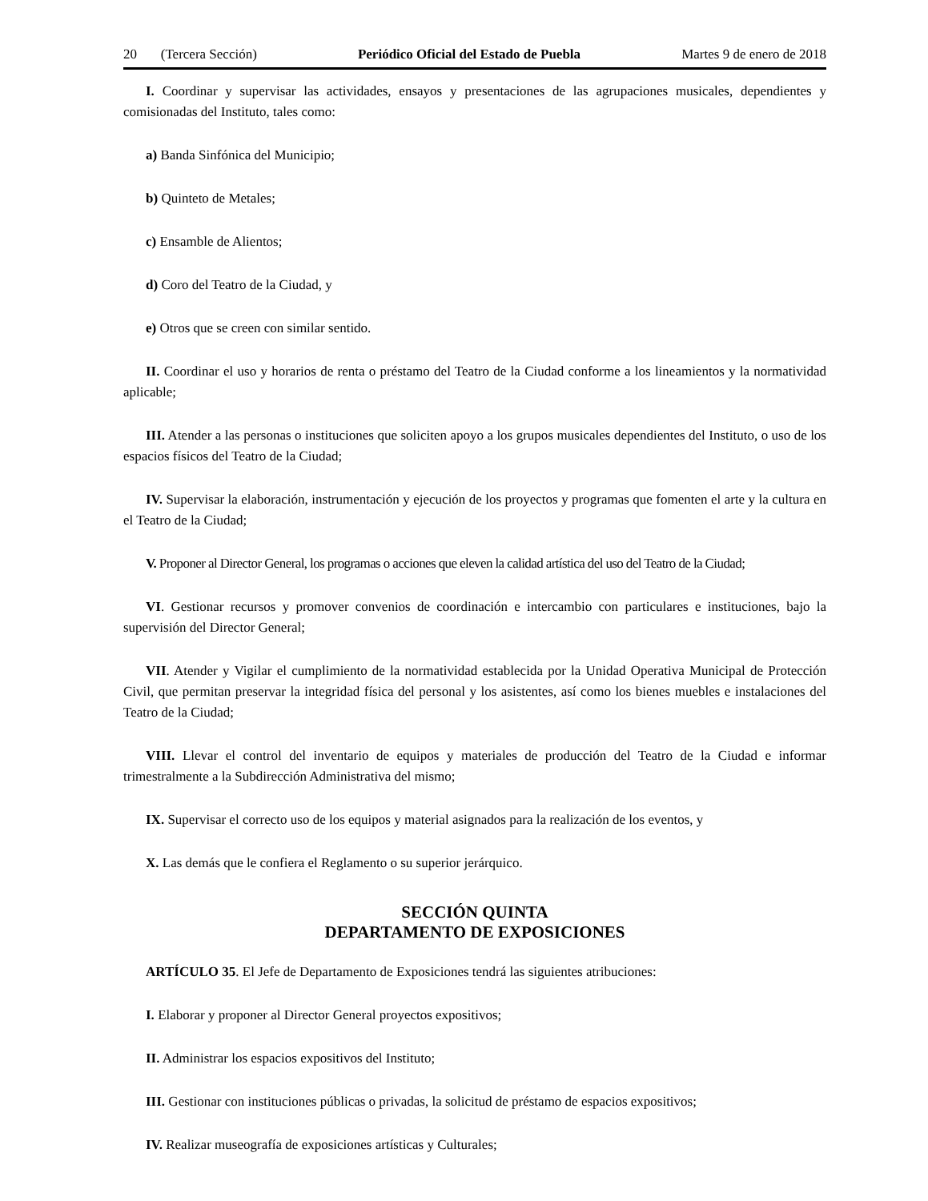20 (Tercera Sección) Periódico Oficial del Estado de Puebla Martes 9 de enero de 2018
I. Coordinar y supervisar las actividades, ensayos y presentaciones de las agrupaciones musicales, dependientes y comisionadas del Instituto, tales como:
a) Banda Sinfónica del Municipio;
b) Quinteto de Metales;
c) Ensamble de Alientos;
d) Coro del Teatro de la Ciudad, y
e) Otros que se creen con similar sentido.
II. Coordinar el uso y horarios de renta o préstamo del Teatro de la Ciudad conforme a los lineamientos y la normatividad aplicable;
III. Atender a las personas o instituciones que soliciten apoyo a los grupos musicales dependientes del Instituto, o uso de los espacios físicos del Teatro de la Ciudad;
IV. Supervisar la elaboración, instrumentación y ejecución de los proyectos y programas que fomenten el arte y la cultura en el Teatro de la Ciudad;
V. Proponer al Director General, los programas o acciones que eleven la calidad artística del uso del Teatro de la Ciudad;
VI. Gestionar recursos y promover convenios de coordinación e intercambio con particulares e instituciones, bajo la supervisión del Director General;
VII. Atender y Vigilar el cumplimiento de la normatividad establecida por la Unidad Operativa Municipal de Protección Civil, que permitan preservar la integridad física del personal y los asistentes, así como los bienes muebles e instalaciones del Teatro de la Ciudad;
VIII. Llevar el control del inventario de equipos y materiales de producción del Teatro de la Ciudad e informar trimestralmente a la Subdirección Administrativa del mismo;
IX. Supervisar el correcto uso de los equipos y material asignados para la realización de los eventos, y
X. Las demás que le confiera el Reglamento o su superior jerárquico.
SECCIÓN QUINTA
DEPARTAMENTO DE EXPOSICIONES
ARTÍCULO 35. El Jefe de Departamento de Exposiciones tendrá las siguientes atribuciones:
I. Elaborar y proponer al Director General proyectos expositivos;
II. Administrar los espacios expositivos del Instituto;
III. Gestionar con instituciones públicas o privadas, la solicitud de préstamo de espacios expositivos;
IV. Realizar museografía de exposiciones artísticas y Culturales;